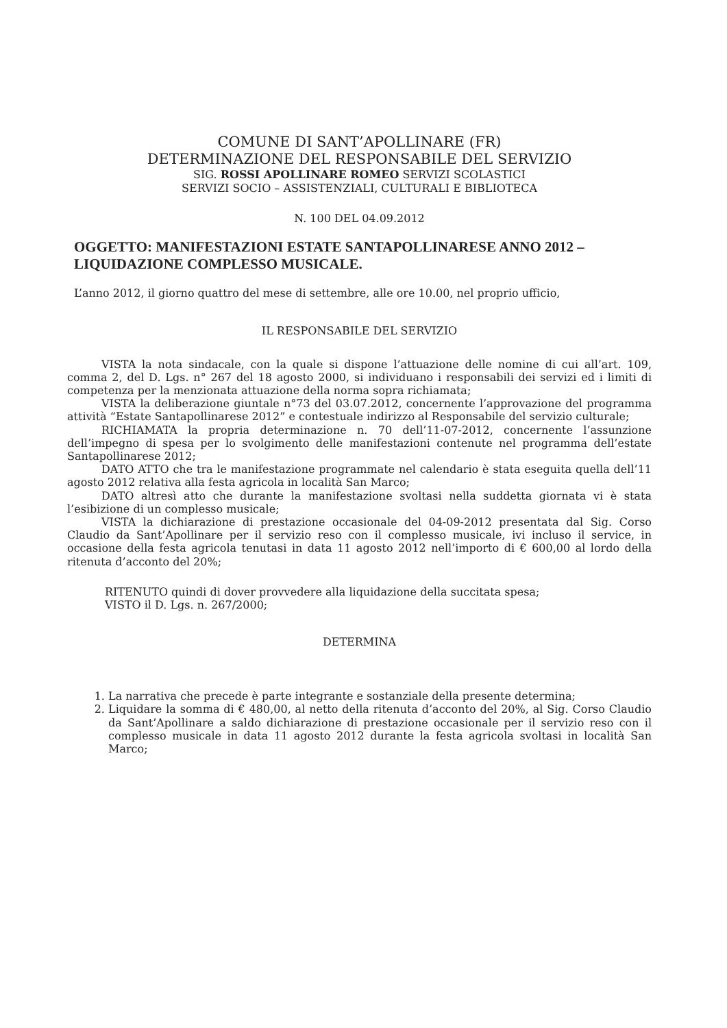COMUNE DI SANT’APOLLINARE (FR)
DETERMINAZIONE DEL RESPONSABILE DEL SERVIZIO
SIG. ROSSI APOLLINARE ROMEO SERVIZI SCOLASTICI
SERVIZI SOCIO – ASSISTENZIALI, CULTURALI E BIBLIOTECA
N. 100 DEL 04.09.2012
OGGETTO: MANIFESTAZIONI ESTATE SANTAPOLLINARESE ANNO 2012 – LIQUIDAZIONE COMPLESSO MUSICALE.
L’anno 2012, il giorno quattro del mese di settembre, alle ore 10.00, nel proprio ufficio,
IL RESPONSABILE DEL SERVIZIO
VISTA la nota sindacale, con la quale si dispone l’attuazione delle nomine di cui all’art. 109, comma 2, del D. Lgs. n° 267 del 18 agosto 2000, si individuano i responsabili dei servizi ed i limiti di competenza per la menzionata attuazione della norma sopra richiamata;
VISTA la deliberazione giuntale n°73 del 03.07.2012, concernente l’approvazione del programma attività “Estate Santapollinarese 2012” e contestuale indirizzo al Responsabile del servizio culturale;
RICHIAMATA la propria determinazione n. 70 dell’11-07-2012, concernente l’assunzione dell’impegno di spesa per lo svolgimento delle manifestazioni contenute nel programma dell’estate Santapollinarese 2012;
DATO ATTO che tra le manifestazione programmate nel calendario è stata eseguita quella dell’11 agosto 2012 relativa alla festa agricola in località San Marco;
DATO altresì atto che durante la manifestazione svoltasi nella suddetta giornata vi è stata l’esibizione di un complesso musicale;
VISTA la dichiarazione di prestazione occasionale del 04-09-2012 presentata dal Sig. Corso Claudio da Sant’Apollinare per il servizio reso con il complesso musicale, ivi incluso il service, in occasione della festa agricola tenutasi in data 11 agosto 2012 nell’importo di € 600,00 al lordo della ritenuta d’acconto del 20%;
RITENUTO quindi di dover provvedere alla liquidazione della succitata spesa;
VISTO il D. Lgs. n. 267/2000;
DETERMINA
1. La narrativa che precede è parte integrante e sostanziale della presente determina;
2. Liquidare la somma di € 480,00, al netto della ritenuta d’acconto del 20%, al Sig. Corso Claudio da Sant’Apollinare a saldo dichiarazione di prestazione occasionale per il servizio reso con il complesso musicale in data 11 agosto 2012 durante la festa agricola svoltasi in località San Marco;